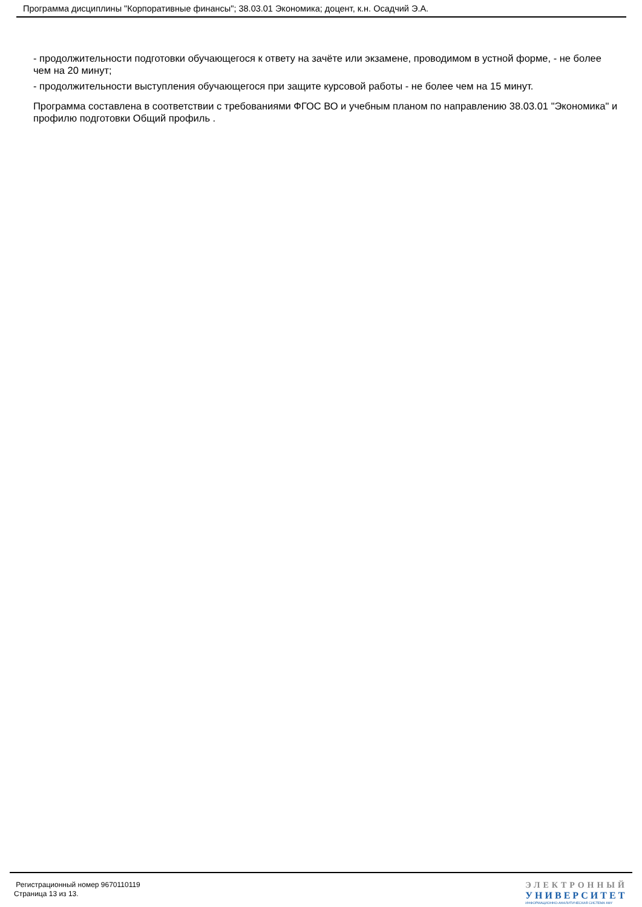Программа дисциплины "Корпоративные финансы"; 38.03.01 Экономика; доцент, к.н. Осадчий Э.А.
- продолжительности подготовки обучающегося к ответу на зачёте или экзамене, проводимом в устной форме, - не более чем на 20 минут;
- продолжительности выступления обучающегося при защите курсовой работы - не более чем на 15 минут.
Программа составлена в соответствии с требованиями ФГОС ВО и учебным планом по направлению 38.03.01 "Экономика" и профилю подготовки Общий профиль .
Регистрационный номер 9670110119
Страница 13 из 13.
ЭЛЕКТРОННЫЙ
УНИВЕРСИТЕТ
ИНФОРМАЦИОННО-АНАЛИТИЧЕСКАЯ СИСТЕМА КФУ